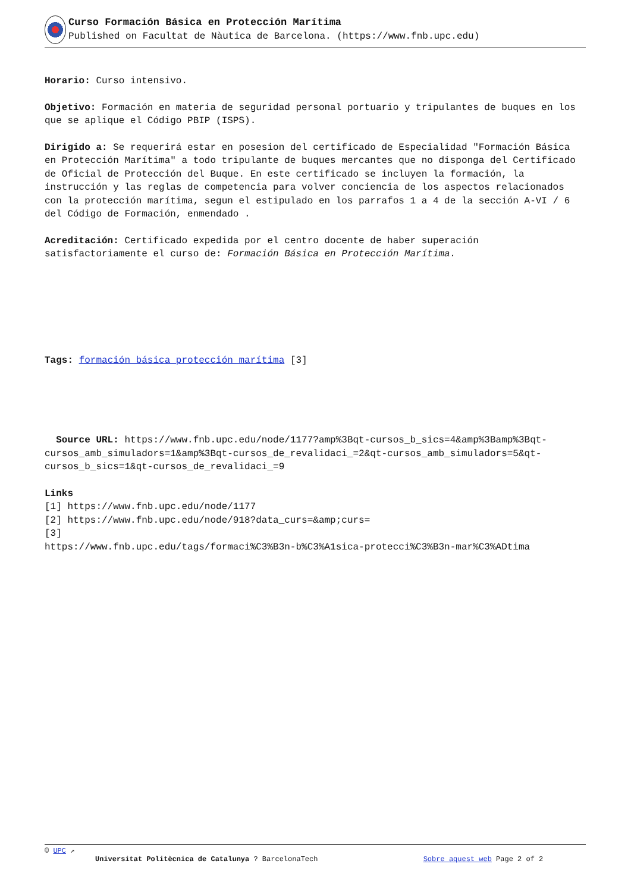Curso Formación Básica en Protección Marítima
Published on Facultat de Nàutica de Barcelona. (https://www.fnb.upc.edu)
Horario: Curso intensivo.
Objetivo: Formación en materia de seguridad personal portuario y tripulantes de buques en los que se aplique el Código PBIP (ISPS).
Dirigido a: Se requerirá estar en posesion del certificado de Especialidad "Formación Básica en Protección Marítima" a todo tripulante de buques mercantes que no disponga del Certificado de Oficial de Protección del Buque. En este certificado se incluyen la formación, la instrucción y las reglas de competencia para volver conciencia de los aspectos relacionados con la protección marítima, segun el estipulado en los parrafos 1 a 4 de la sección A-VI / 6 del Código de Formación, enmendado .
Acreditación: Certificado expedida por el centro docente de haber superación satisfactoriamente el curso de: Formación Básica en Protección Marítima.
Tags: formación básica protección marítima [3]
Source URL: https://www.fnb.upc.edu/node/1177?amp%3Bqt-cursos_b_sics=4&amp%3Bamp%3Bqt-cursos_amb_simuladors=1&amp%3Bqt-cursos_de_revalidaci_=2&qt-cursos_amb_simuladors=5&qt-cursos_b_sics=1&qt-cursos_de_revalidaci_=9
Links
[1] https://www.fnb.upc.edu/node/1177
[2] https://www.fnb.upc.edu/node/918?data_curs=&amp;curs=
[3]
https://www.fnb.upc.edu/tags/formaci%C3%B3n-b%C3%A1sica-protecci%C3%B3n-mar%C3%ADtima
© UPC ↗
Universitat Politècnica de Catalunya ? BarcelonaTech Sobre aquest web Page 2 of 2